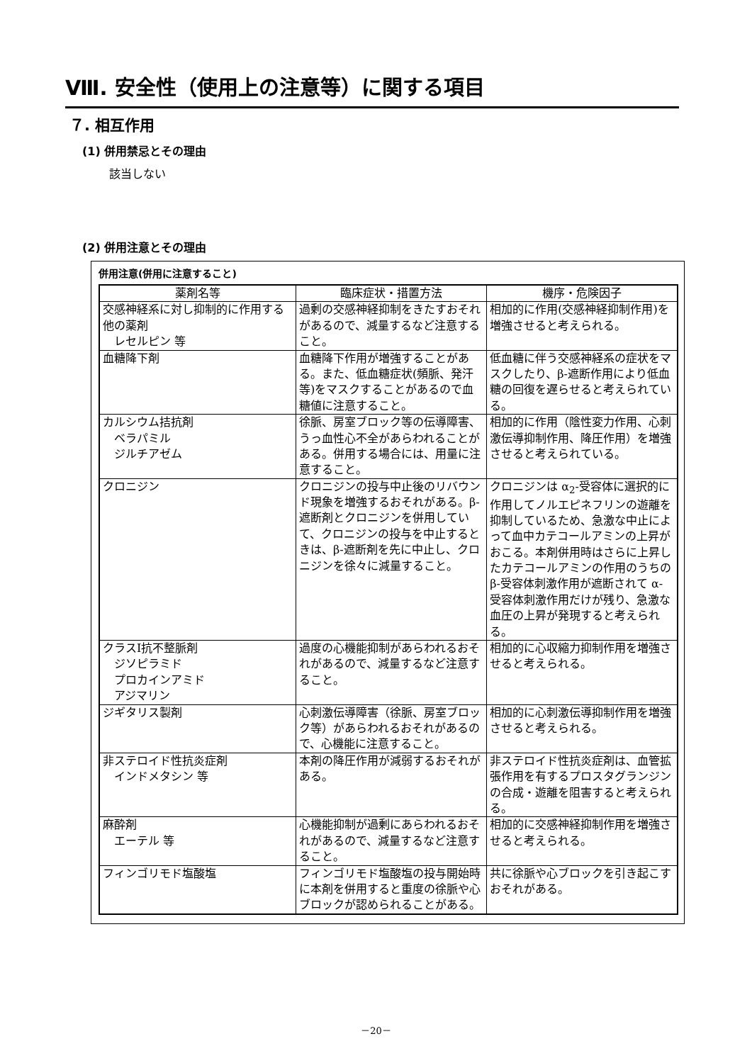Ⅷ. 安全性（使用上の注意等）に関する項目
７. 相互作用
(1) 併用禁忌とその理由
該当しない
(2) 併用注意とその理由
併用注意(併用に注意すること)
| 薬剤名等 | 臨床症状・措置方法 | 機序・危険因子 |
| --- | --- | --- |
| 交感神経系に対し抑制的に作用する他の薬剤 レセルピン 等 | 過剰の交感神経抑制をきたすおそれがあるので、減量するなど注意すること。 | 相加的に作用(交感神経抑制作用)を増強させると考えられる。 |
| 血糖降下剤 | 血糖降下作用が増強することがある。また、低血糖症状(頻脈、発汗等)をマスクすることがあるので血糖値に注意すること。 | 低血糖に伴う交感神経系の症状をマスクしたり、β-遮断作用により低血糖の回復を遅らせると考えられている。 |
| カルシウム拮抗剤 ベラパミル ジルチアゼム | 徐脈、房室ブロック等の伝導障害、うっ血性心不全があらわれることがある。併用する場合には、用量に注意すること。 | 相加的に作用（陰性変力作用、心刺激伝導抑制作用、降圧作用）を増強させると考えられている。 |
| クロニジン | クロニジンの投与中止後のリバウンド現象を増強するおそれがある。β-遮断剤とクロニジンを併用していて、クロニジンの投与を中止するときは、β-遮断剤を先に中止し、クロニジンを徐々に減量すること。 | クロニジンは α<sub>2</sub>-受容体に選択的に作用してノルエピネフリンの遊離を抑制しているため、急激な中止によって血中カテコールアミンの上昇がおこる。本剤併用時はさらに上昇したカテコールアミンの作用のうちの β-受容体刺激作用が遮断されて α-受容体刺激作用だけが残り、急激な血圧の上昇が発現すると考えられる。 |
| クラスⅠ抗不整脈剤 ジソピラミド プロカインアミド アジマリン | 過度の心機能抑制があらわれるおそれがあるので、減量するなど注意すること。 | 相加的に心収縮力抑制作用を増強させると考えられる。 |
| ジギタリス製剤 | 心刺激伝導障害（徐脈、房室ブロック等）があらわれるおそれがあるので、心機能に注意すること。 | 相加的に心刺激伝導抑制作用を増強させると考えられる。 |
| 非ステロイド性抗炎症剤 インドメタシン 等 | 本剤の降圧作用が減弱するおそれがある。 | 非ステロイド性抗炎症剤は、血管拡張作用を有するプロスタグランジンの合成・遊離を阻害すると考えられる。 |
| 麻酔剤 エーテル 等 | 心機能抑制が過剰にあらわれるおそれがあるので、減量するなど注意すること。 | 相加的に交感神経抑制作用を増強させると考えられる。 |
| フィンゴリモド塩酸塩 | フィンゴリモド塩酸塩の投与開始時に本剤を併用すると重度の徐脈や心ブロックが認められることがある。 | 共に徐脈や心ブロックを引き起こすおそれがある。 |
－20－